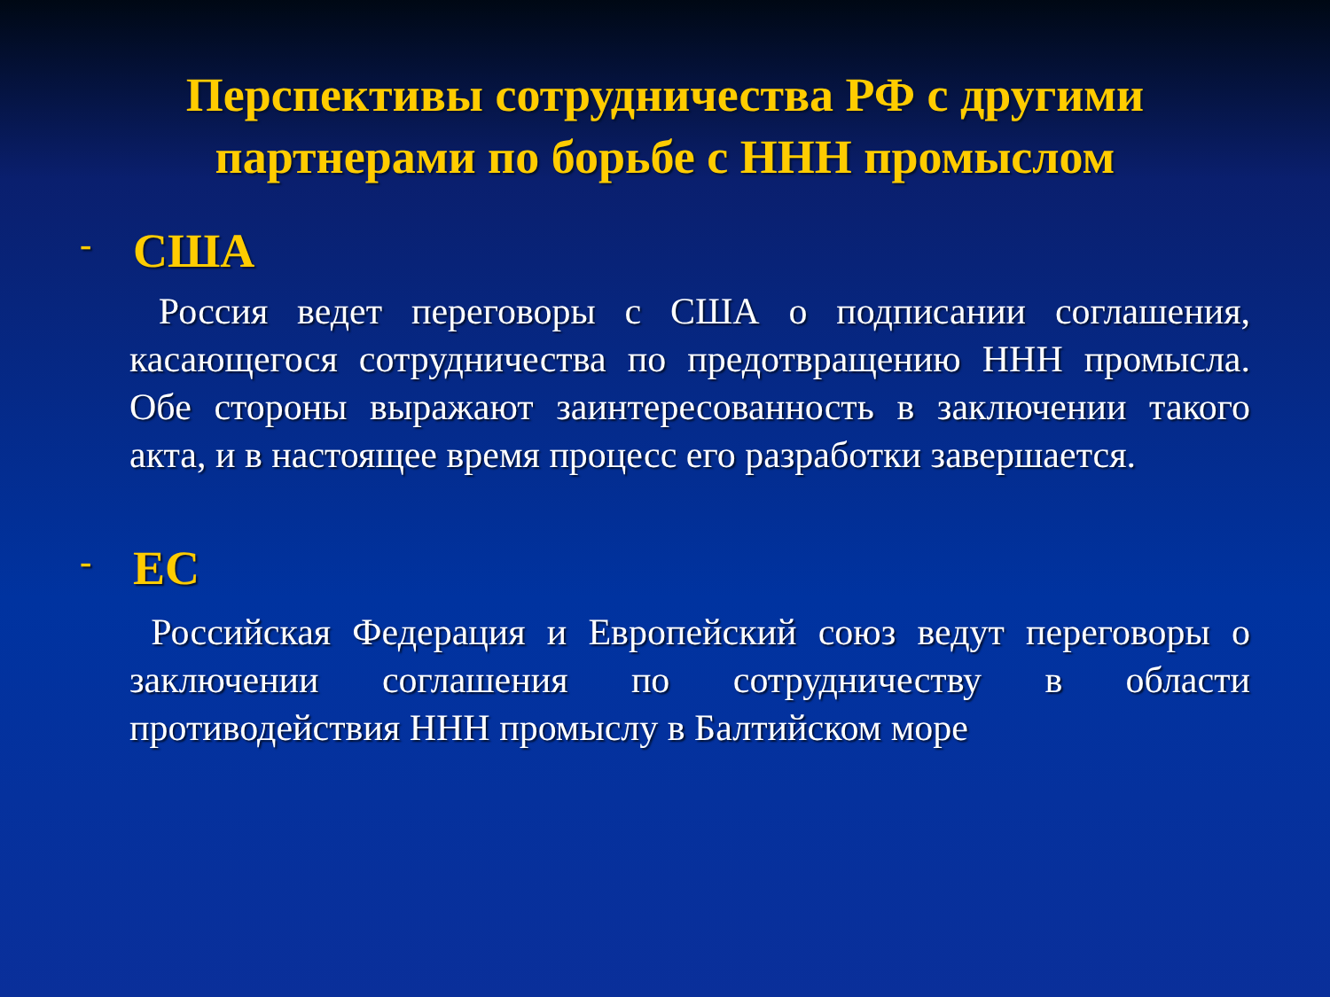Перспективы сотрудничества РФ с другими партнерами по борьбе с ННН промыслом
- США
Россия ведет переговоры с США о подписании соглашения, касающегося сотрудничества по предотвращению ННН промысла. Обе стороны выражают заинтересованность в заключении такого акта, и в настоящее время процесс его разработки завершается.
- ЕС
Российская Федерация и Европейский союз ведут переговоры о заключении соглашения по сотрудничеству в области противодействия ННН промыслу в Балтийском море